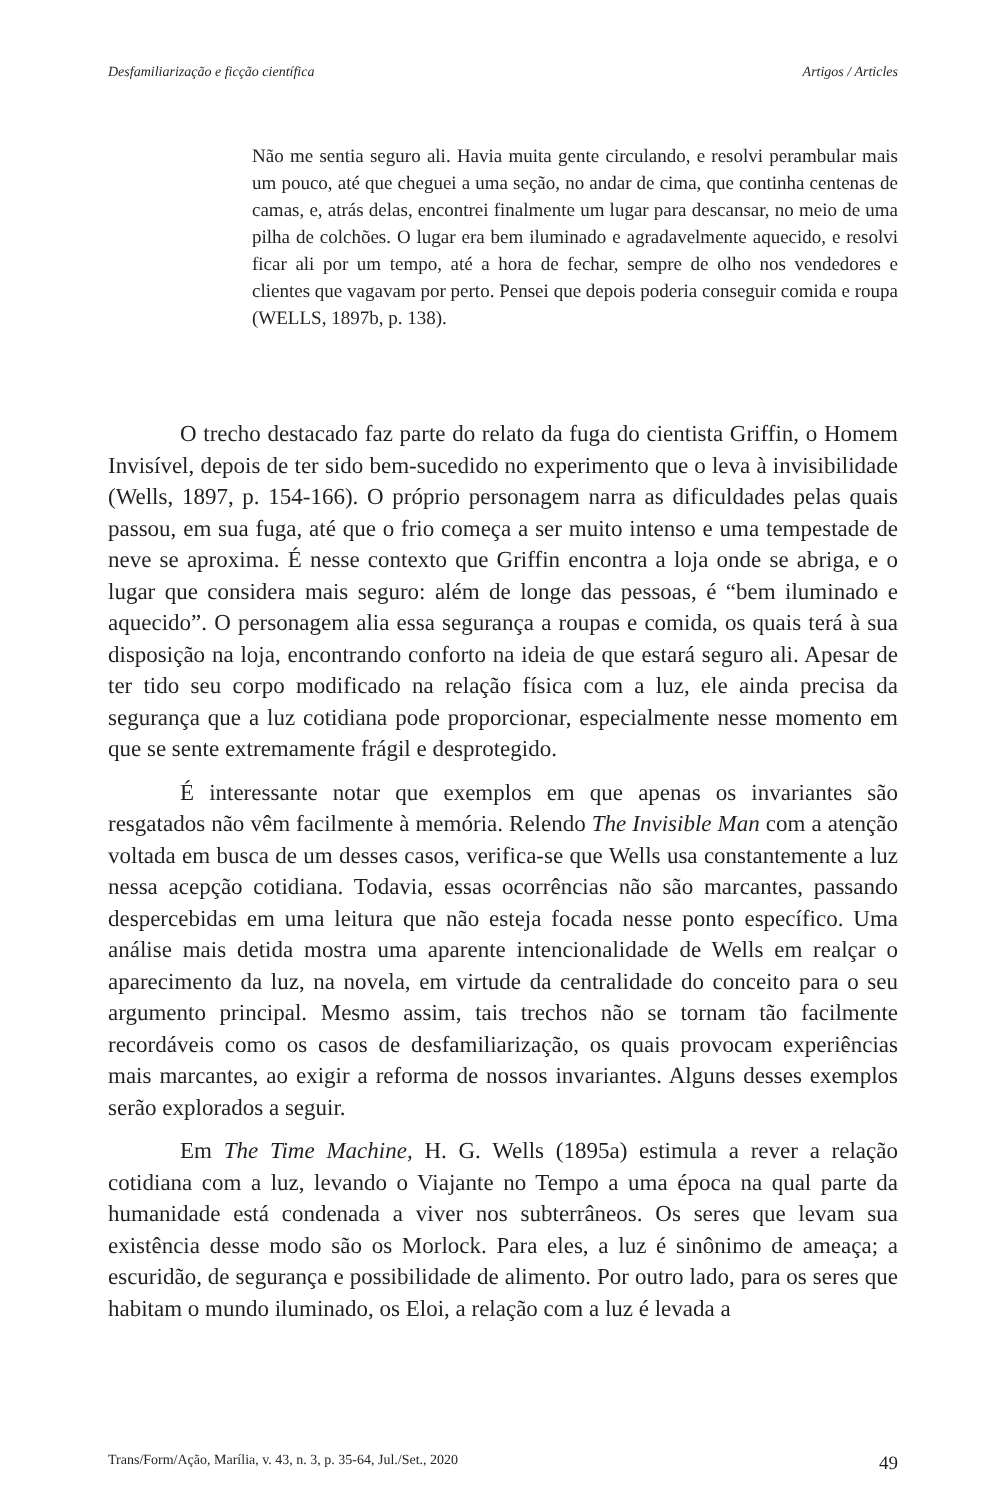Desfamiliarização e ficção científica Artigos / Articles
Não me sentia seguro ali. Havia muita gente circulando, e resolvi perambular mais um pouco, até que cheguei a uma seção, no andar de cima, que continha centenas de camas, e, atrás delas, encontrei finalmente um lugar para descansar, no meio de uma pilha de colchões. O lugar era bem iluminado e agradavelmente aquecido, e resolvi ficar ali por um tempo, até a hora de fechar, sempre de olho nos vendedores e clientes que vagavam por perto. Pensei que depois poderia conseguir comida e roupa (WELLS, 1897b, p. 138).
O trecho destacado faz parte do relato da fuga do cientista Griffin, o Homem Invisível, depois de ter sido bem-sucedido no experimento que o leva à invisibilidade (Wells, 1897, p. 154-166). O próprio personagem narra as dificuldades pelas quais passou, em sua fuga, até que o frio começa a ser muito intenso e uma tempestade de neve se aproxima. É nesse contexto que Griffin encontra a loja onde se abriga, e o lugar que considera mais seguro: além de longe das pessoas, é “bem iluminado e aquecido”. O personagem alia essa segurança a roupas e comida, os quais terá à sua disposição na loja, encontrando conforto na ideia de que estará seguro ali. Apesar de ter tido seu corpo modificado na relação física com a luz, ele ainda precisa da segurança que a luz cotidiana pode proporcionar, especialmente nesse momento em que se sente extremamente frágil e desprotegido.
É interessante notar que exemplos em que apenas os invariantes são resgatados não vêm facilmente à memória. Relendo The Invisible Man com a atenção voltada em busca de um desses casos, verifica-se que Wells usa constantemente a luz nessa acepção cotidiana. Todavia, essas ocorrências não são marcantes, passando despercebidas em uma leitura que não esteja focada nesse ponto específico. Uma análise mais detida mostra uma aparente intencionalidade de Wells em realçar o aparecimento da luz, na novela, em virtude da centralidade do conceito para o seu argumento principal. Mesmo assim, tais trechos não se tornam tão facilmente recordáveis como os casos de desfamiliarização, os quais provocam experiências mais marcantes, ao exigir a reforma de nossos invariantes. Alguns desses exemplos serão explorados a seguir.
Em The Time Machine, H. G. Wells (1895a) estimula a rever a relação cotidiana com a luz, levando o Viajante no Tempo a uma época na qual parte da humanidade está condenada a viver nos subterrâneos. Os seres que levam sua existência desse modo são os Morlock. Para eles, a luz é sinônimo de ameaça; a escuridão, de segurança e possibilidade de alimento. Por outro lado, para os seres que habitam o mundo iluminado, os Eloi, a relação com a luz é levada a
Trans/Form/Ação, Marília, v. 43, n. 3, p. 35-64, Jul./Set., 2020 49